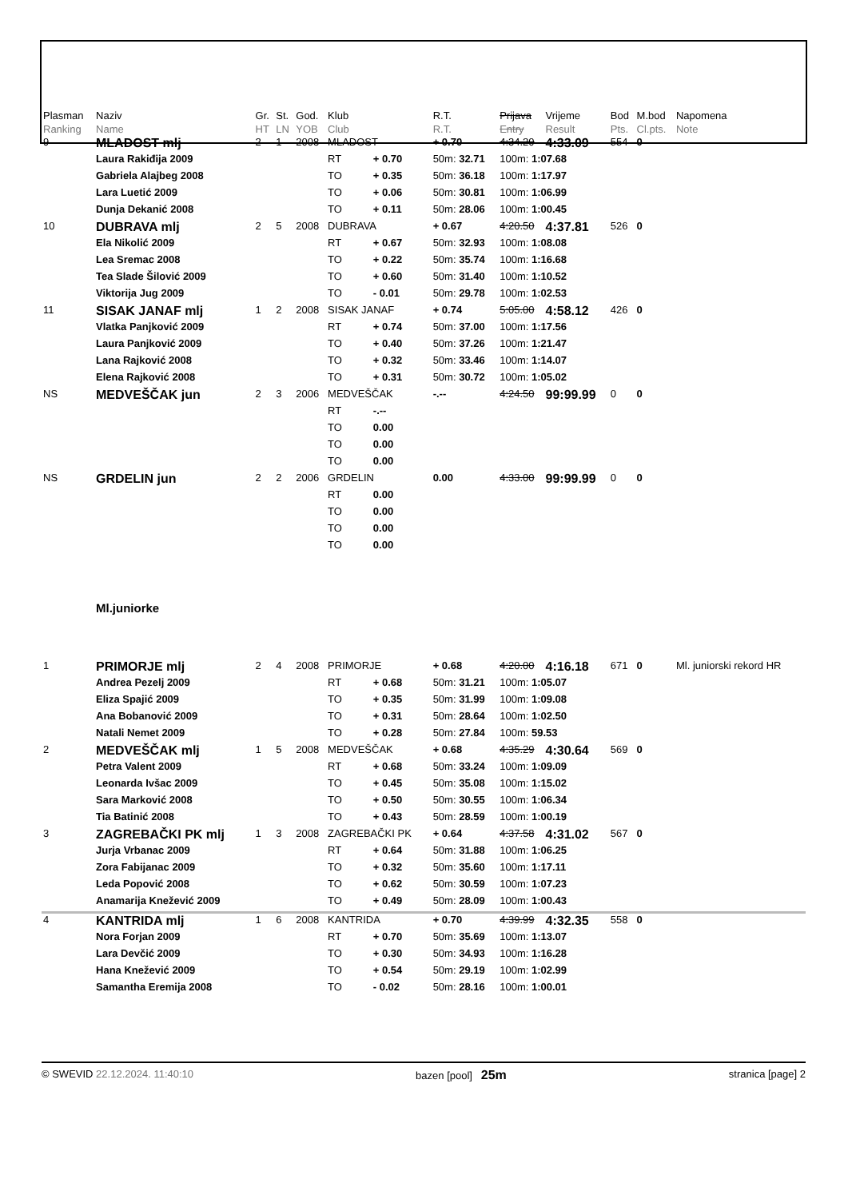| Plasman Ranking | Naziv Name | Gr. HT | St. LN | God. YOB | Klub Club | | R.T. R.T. | Prijava Entry | Vrijeme Result | Bod Pts. | M.bod Cl.pts. | Napomena Note |
| --- | --- | --- | --- | --- | --- | --- | --- | --- | --- | --- | --- | --- |
| 9 | MLADOST mlj | 2 | 1 | 2008 | MLADOST | | + 0.70 | 4:34.20 | 4:33.09 | 554 | 0 | |
| | Laura Rakiđija 2009 | | | | RT | + 0.70 | 50m: 32.71 | 100m: 1:07.68 | | | | |
| | Gabriela Alajbeg 2008 | | | | TO | + 0.35 | 50m: 36.18 | 100m: 1:17.97 | | | | |
| | Lara Luetić 2009 | | | | TO | + 0.06 | 50m: 30.81 | 100m: 1:06.99 | | | | |
| | Dunja Dekanić 2008 | | | | TO | + 0.11 | 50m: 28.06 | 100m: 1:00.45 | | | | |
| 10 | DUBRAVA mlj | 2 | 5 | 2008 | DUBRAVA | | + 0.67 | 4:20.50 | 4:37.81 | 526 | 0 | |
| | Ela Nikolić 2009 | | | | RT | + 0.67 | 50m: 32.93 | 100m: 1:08.08 | | | | |
| | Lea Sremac 2008 | | | | TO | + 0.22 | 50m: 35.74 | 100m: 1:16.68 | | | | |
| | Tea Slade Šilović 2009 | | | | TO | + 0.60 | 50m: 31.40 | 100m: 1:10.52 | | | | |
| | Viktorija Jug 2009 | | | | TO | - 0.01 | 50m: 29.78 | 100m: 1:02.53 | | | | |
| 11 | SISAK JANAF mlj | 1 | 2 | 2008 | SISAK JANAF | | + 0.74 | 5:05.00 | 4:58.12 | 426 | 0 | |
| | Vlatka Panjković 2009 | | | | RT | + 0.74 | 50m: 37.00 | 100m: 1:17.56 | | | | |
| | Laura Panjković 2009 | | | | TO | + 0.40 | 50m: 37.26 | 100m: 1:21.47 | | | | |
| | Lana Rajković 2008 | | | | TO | + 0.32 | 50m: 33.46 | 100m: 1:14.07 | | | | |
| | Elena Rajković 2008 | | | | TO | + 0.31 | 50m: 30.72 | 100m: 1:05.02 | | | | |
| NS | MEDVEŠČAK jun | 2 | 3 | 2006 | MEDVEŠČAK | | -.-- | 4:24.50 | 99:99.99 | 0 | 0 | |
| | | | | | RT | -.-- | | | | | | |
| | | | | | TO | 0.00 | | | | | | |
| | | | | | TO | 0.00 | | | | | | |
| | | | | | TO | 0.00 | | | | | | |
| NS | GRDELIN jun | 2 | 2 | 2006 | GRDELIN | | 0.00 | 4:33.00 | 99:99.99 | 0 | 0 | |
| | | | | | RT | 0.00 | | | | | | |
| | | | | | TO | 0.00 | | | | | | |
| | | | | | TO | 0.00 | | | | | | |
| | | | | | TO | 0.00 | | | | | | |
| | Ml.juniorke | | | | | | | | | | | |
| 1 | PRIMORJE mlj | 2 | 4 | 2008 | PRIMORJE | | + 0.68 | 4:20.00 | 4:16.18 | 671 | 0 | Ml. juniorski rekord HR |
| | Andrea Pezelj 2009 | | | | RT | + 0.68 | 50m: 31.21 | 100m: 1:05.07 | | | | |
| | Eliza Spajić 2009 | | | | TO | + 0.35 | 50m: 31.99 | 100m: 1:09.08 | | | | |
| | Ana Bobanović 2009 | | | | TO | + 0.31 | 50m: 28.64 | 100m: 1:02.50 | | | | |
| | Natali Nemet 2009 | | | | TO | + 0.28 | 50m: 27.84 | 100m: 59.53 | | | | |
| 2 | MEDVEŠČAK mlj | 1 | 5 | 2008 | MEDVEŠČAK | | + 0.68 | 4:35.29 | 4:30.64 | 569 | 0 | |
| | Petra Valent 2009 | | | | RT | + 0.68 | 50m: 33.24 | 100m: 1:09.09 | | | | |
| | Leonarda Ivšac 2009 | | | | TO | + 0.45 | 50m: 35.08 | 100m: 1:15.02 | | | | |
| | Sara Marković 2008 | | | | TO | + 0.50 | 50m: 30.55 | 100m: 1:06.34 | | | | |
| | Tia Batinić 2008 | | | | TO | + 0.43 | 50m: 28.59 | 100m: 1:00.19 | | | | |
| 3 | ZAGREBAČKI PK mlj | 1 | 3 | 2008 | ZAGREBAČKI PK | | + 0.64 | 4:37.58 | 4:31.02 | 567 | 0 | |
| | Jurja Vrbanac 2009 | | | | RT | + 0.64 | 50m: 31.88 | 100m: 1:06.25 | | | | |
| | Zora Fabijanac 2009 | | | | TO | + 0.32 | 50m: 35.60 | 100m: 1:17.11 | | | | |
| | Leda Popović 2008 | | | | TO | + 0.62 | 50m: 30.59 | 100m: 1:07.23 | | | | |
| | Anamarija Knežević 2009 | | | | TO | + 0.49 | 50m: 28.09 | 100m: 1:00.43 | | | | |
| 4 | KANTRIDA mlj | 1 | 6 | 2008 | KANTRIDA | | + 0.70 | 4:39.99 | 4:32.35 | 558 | 0 | |
| | Nora Forjan 2009 | | | | RT | + 0.70 | 50m: 35.69 | 100m: 1:13.07 | | | | |
| | Lara Devčić 2009 | | | | TO | + 0.30 | 50m: 34.93 | 100m: 1:16.28 | | | | |
| | Hana Knežević 2009 | | | | TO | + 0.54 | 50m: 29.19 | 100m: 1:02.99 | | | | |
| | Samantha Eremija 2008 | | | | TO | - 0.02 | 50m: 28.16 | 100m: 1:00.01 | | | | |
© SWEVID 22.12.2024. 11:40:10 bazen [pool] 25m stranica [page] 2